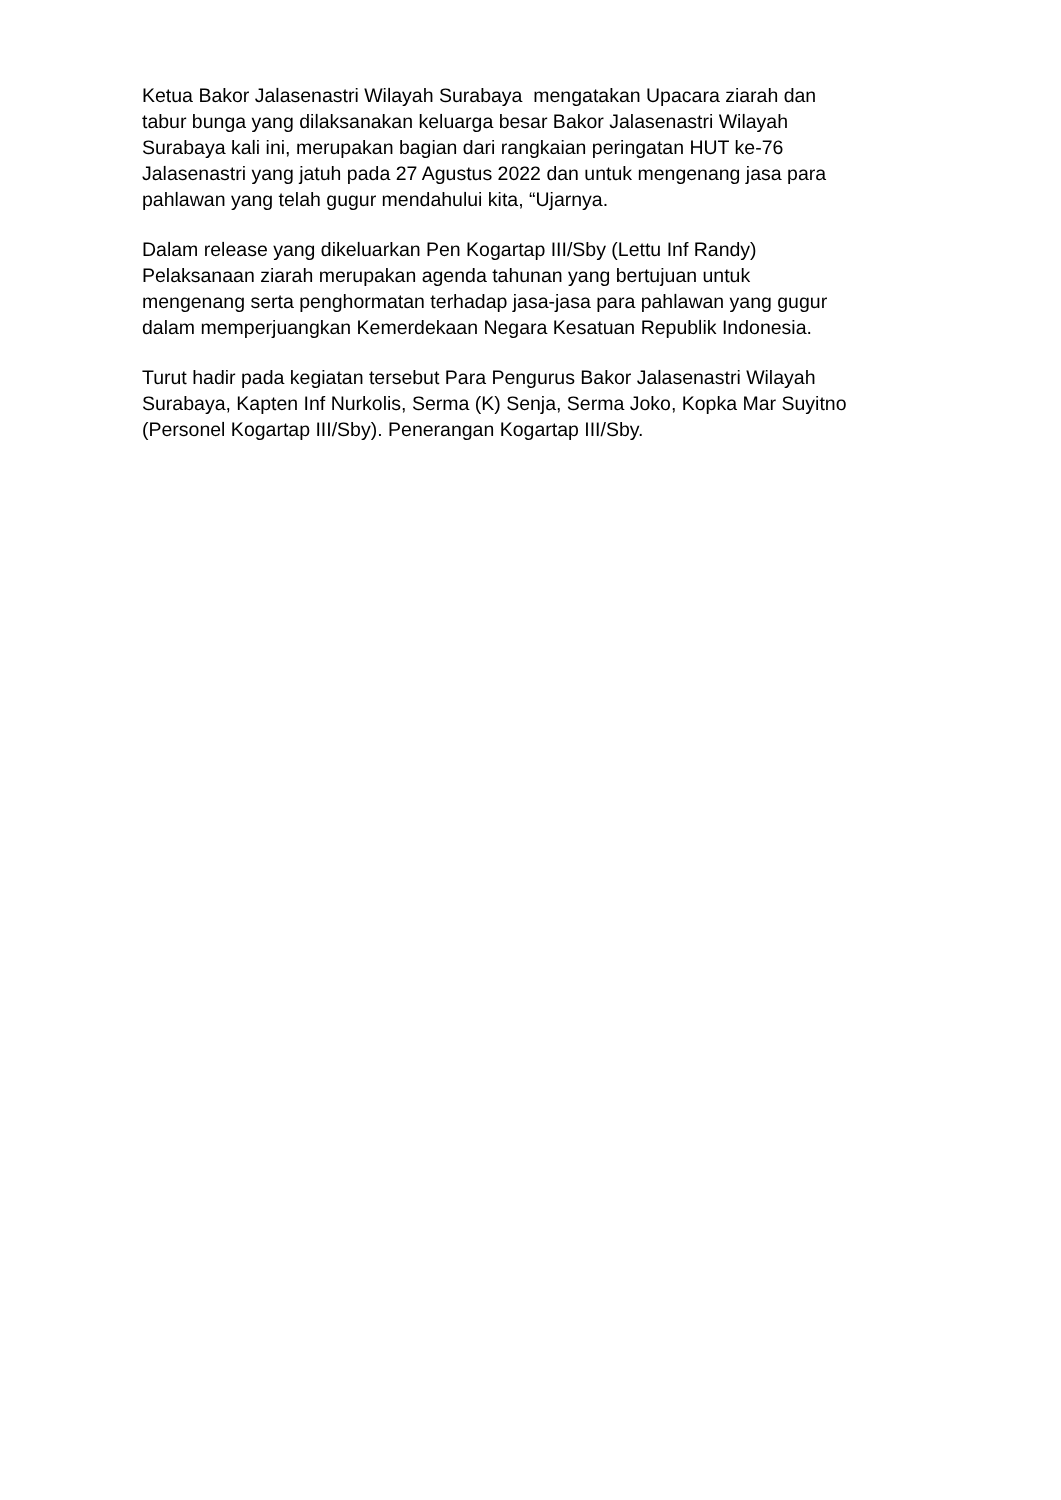Ketua Bakor Jalasenastri Wilayah Surabaya mengatakan Upacara ziarah dan
tabur bunga yang dilaksanakan keluarga besar Bakor Jalasenastri Wilayah
Surabaya kali ini, merupakan bagian dari rangkaian peringatan HUT ke-76
Jalasenastri yang jatuh pada 27 Agustus 2022 dan untuk mengenang jasa para
pahlawan yang telah gugur mendahului kita, “Ujarnya.
Dalam release yang dikeluarkan Pen Kogartap III/Sby (Lettu Inf Randy)
Pelaksanaan ziarah merupakan agenda tahunan yang bertujuan untuk
mengenang serta penghormatan terhadap jasa-jasa para pahlawan yang gugur
dalam memperjuangkan Kemerdekaan Negara Kesatuan Republik Indonesia.
Turut hadir pada kegiatan tersebut Para Pengurus Bakor Jalasenastri Wilayah
Surabaya, Kapten Inf Nurkolis, Serma (K) Senja, Serma Joko, Kopka Mar Suyitno
(Personel Kogartap III/Sby). Penerangan Kogartap III/Sby.